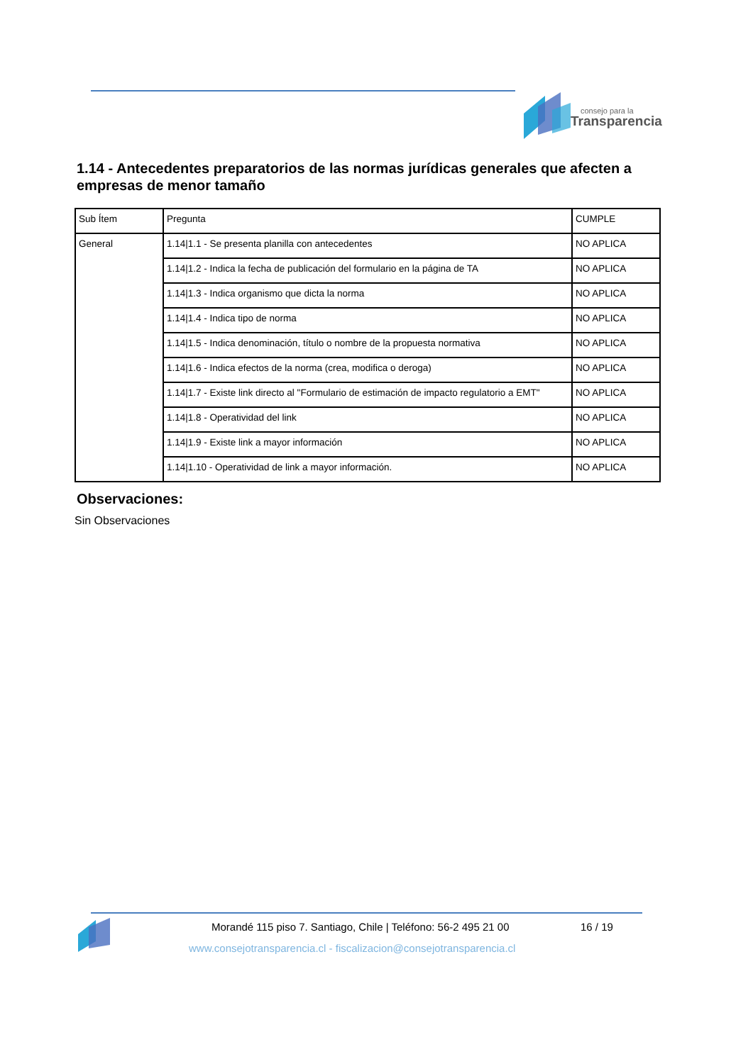consejo para la
Transparencia
1.14 - Antecedentes preparatorios de las normas jurídicas generales que afecten a empresas de menor tamaño
| Sub Ítem | Pregunta | CUMPLE |
| General | 1.14/1.1 - Se presenta planilla con antecedentes | NO APLICA |
| | 1.14/1.2 - Indica la fecha de publicación del formulario en la página de TA | NO APLICA |
| | 1.14/1.3 - Indica organismo que dicta la norma | NO APLICA |
| | 1.14/1.4 - Indica tipo de norma | NO APLICA |
| | 1.14/1.5 - Indica denominación, título o nombre de la propuesta normativa | NO APLICA |
| | 1.14/1.6 - Indica efectos de la norma (crea, modifica o deroga) | NO APLICA |
| | 1.14/1.7 - Existe link directo al "Formulario de estimación de impacto regulatorio a EMT" | NO APLICA |
| | 1.14/1.8 - Operatividad del link | NO APLICA |
| | 1.14/1.9 - Existe link a mayor información | NO APLICA |
| | 1.14/1.10 - Operatividad de link a mayor información. | NO APLICA |
Observaciones:
Sin Observaciones
Morandé 115 piso 7. Santiago, Chile | Teléfono: 56-2 495 21 00
16 / 19
www.consejotransparencia.cl - fiscalizacion@consejotransparencia.cl